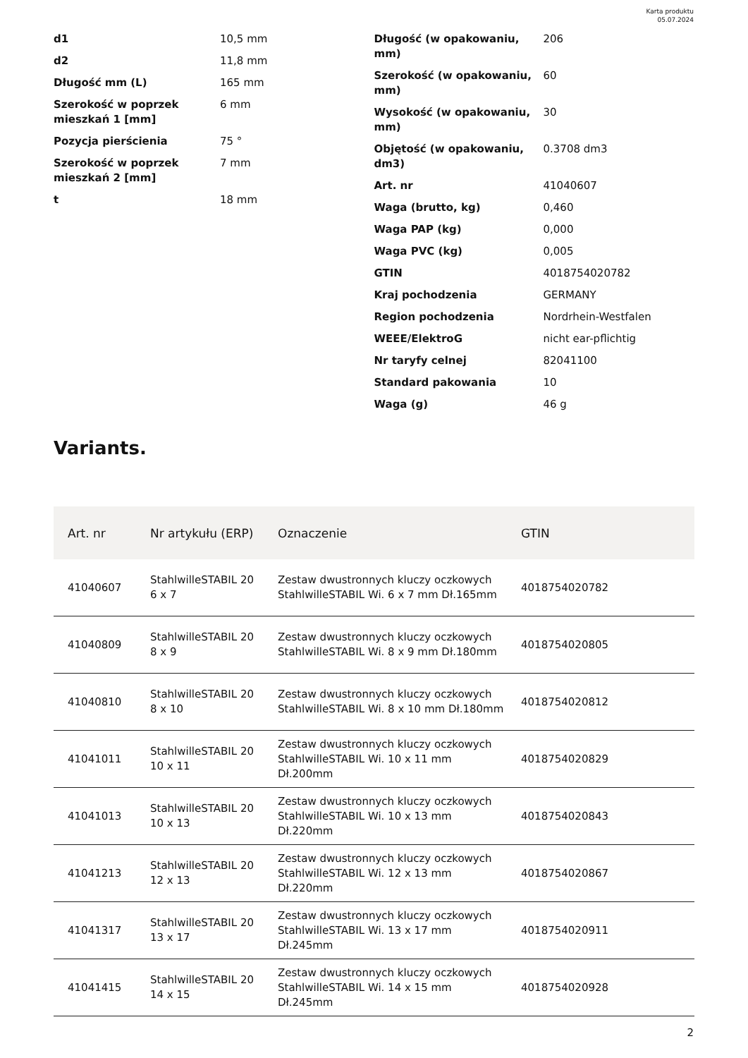Karta produktu
05.07.2024
| d1 | 10,5 mm |
| d2 | 11,8 mm |
| Długość mm (L) | 165 mm |
| Szerokość w poprzek mieszkań 1 [mm] | 6 mm |
| Pozycja pierścienia | 75 ° |
| Szerokość w poprzek mieszkań 2 [mm] | 7 mm |
| t | 18 mm |
| Długość (w opakowaniu, mm) | 206 |
| Szerokość (w opakowaniu, mm) | 60 |
| Wysokość (w opakowaniu, mm) | 30 |
| Objętość (w opakowaniu, dm3) | 0.3708 dm3 |
| Art. nr | 41040607 |
| Waga (brutto, kg) | 0,460 |
| Waga PAP (kg) | 0,000 |
| Waga PVC (kg) | 0,005 |
| GTIN | 4018754020782 |
| Kraj pochodzenia | GERMANY |
| Region pochodzenia | Nordrhein-Westfalen |
| WEEE/ElektroG | nicht ear-pflichtig |
| Nr taryfy celnej | 82041100 |
| Standard pakowania | 10 |
| Waga (g) | 46 g |
Variants.
| Art. nr | Nr artykułu (ERP) | Oznaczenie | GTIN |
| --- | --- | --- | --- |
| 41040607 | StahlwilleSTABIL 20 6 x 7 | Zestaw dwustronnych kluczy oczkowych StahlwilleSTABIL Wi. 6 x 7 mm Dł.165mm | 4018754020782 |
| 41040809 | StahlwilleSTABIL 20 8 x 9 | Zestaw dwustronnych kluczy oczkowych StahlwilleSTABIL Wi. 8 x 9 mm Dł.180mm | 4018754020805 |
| 41040810 | StahlwilleSTABIL 20 8 x 10 | Zestaw dwustronnych kluczy oczkowych StahlwilleSTABIL Wi. 8 x 10 mm Dł.180mm | 4018754020812 |
| 41041011 | StahlwilleSTABIL 20 10 x 11 | Zestaw dwustronnych kluczy oczkowych StahlwilleSTABIL Wi. 10 x 11 mm Dł.200mm | 4018754020829 |
| 41041013 | StahlwilleSTABIL 20 10 x 13 | Zestaw dwustronnych kluczy oczkowych StahlwilleSTABIL Wi. 10 x 13 mm Dł.220mm | 4018754020843 |
| 41041213 | StahlwilleSTABIL 20 12 x 13 | Zestaw dwustronnych kluczy oczkowych StahlwilleSTABIL Wi. 12 x 13 mm Dł.220mm | 4018754020867 |
| 41041317 | StahlwilleSTABIL 20 13 x 17 | Zestaw dwustronnych kluczy oczkowych StahlwilleSTABIL Wi. 13 x 17 mm Dł.245mm | 4018754020911 |
| 41041415 | StahlwilleSTABIL 20 14 x 15 | Zestaw dwustronnych kluczy oczkowych StahlwilleSTABIL Wi. 14 x 15 mm Dł.245mm | 4018754020928 |
2